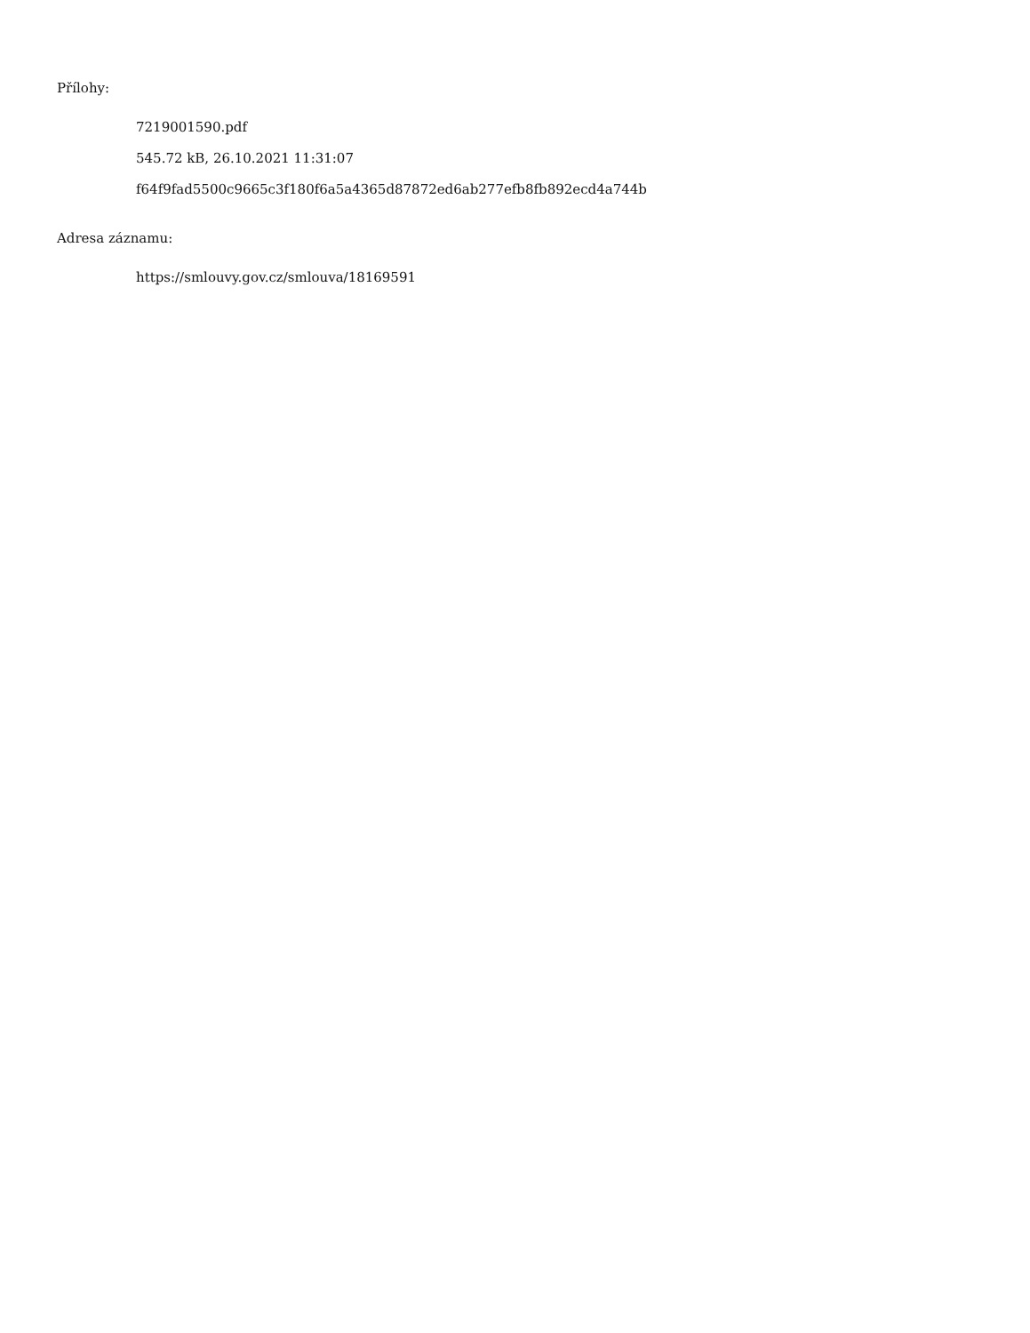Přílohy:
7219001590.pdf
545.72 kB, 26.10.2021 11:31:07
f64f9fad5500c9665c3f180f6a5a4365d87872ed6ab277efb8fb892ecd4a744b
Adresa záznamu:
https://smlouvy.gov.cz/smlouva/18169591